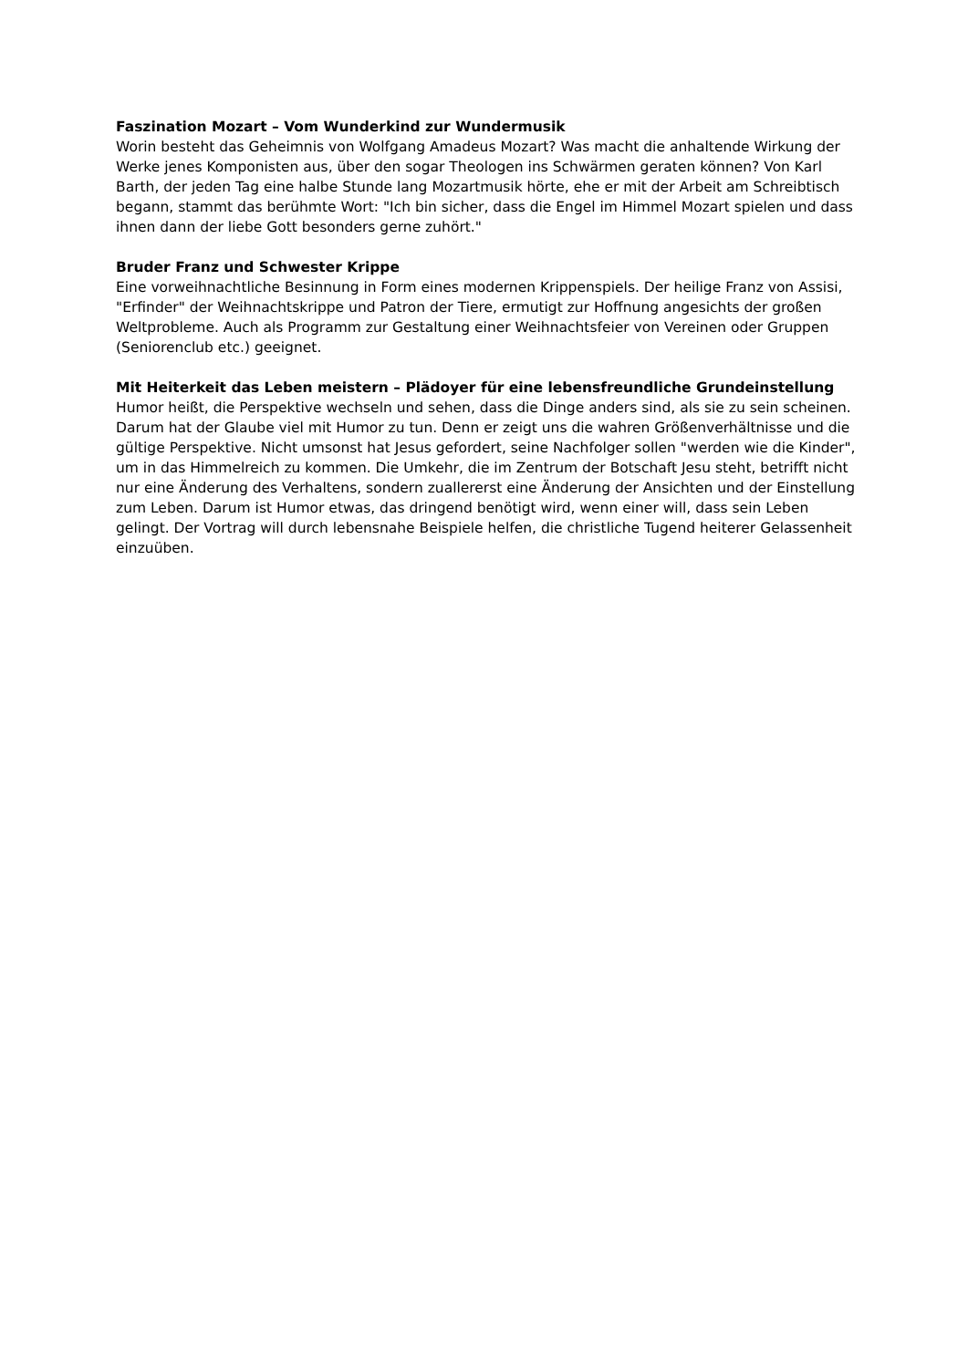Faszination Mozart – Vom Wunderkind zur Wundermusik
Worin besteht das Geheimnis von Wolfgang Amadeus Mozart? Was macht die anhaltende Wirkung der Werke jenes Komponisten aus, über den sogar Theologen ins Schwärmen geraten können? Von Karl Barth, der jeden Tag eine halbe Stunde lang Mozartmusik hörte, ehe er mit der Arbeit am Schreibtisch begann, stammt das berühmte Wort: "Ich bin sicher, dass die Engel im Himmel Mozart spielen und dass ihnen dann der liebe Gott besonders gerne zuhört."
Bruder Franz und Schwester Krippe
Eine vorweihnachtliche Besinnung in Form eines modernen Krippenspiels. Der heilige Franz von Assisi, "Erfinder" der Weihnachtskrippe und Patron der Tiere, ermutigt zur Hoffnung angesichts der großen Weltprobleme. Auch als Programm zur Gestaltung einer Weihnachtsfeier von Vereinen oder Gruppen (Seniorenclub etc.) geeignet.
Mit Heiterkeit das Leben meistern – Plädoyer für eine lebensfreundliche Grundeinstellung
Humor heißt, die Perspektive wechseln und sehen, dass die Dinge anders sind, als sie zu sein scheinen. Darum hat der Glaube viel mit Humor zu tun. Denn er zeigt uns die wahren Größenverhältnisse und die gültige Perspektive. Nicht umsonst hat Jesus gefordert, seine Nachfolger sollen "werden wie die Kinder", um in das Himmelreich zu kommen. Die Umkehr, die im Zentrum der Botschaft Jesu steht, betrifft nicht nur eine Änderung des Verhaltens, sondern zuallererst eine Änderung der Ansichten und der Einstellung zum Leben. Darum ist Humor etwas, das dringend benötigt wird, wenn einer will, dass sein Leben gelingt. Der Vortrag will durch lebensnahe Beispiele helfen, die christliche Tugend heiterer Gelassenheit einzuüben.